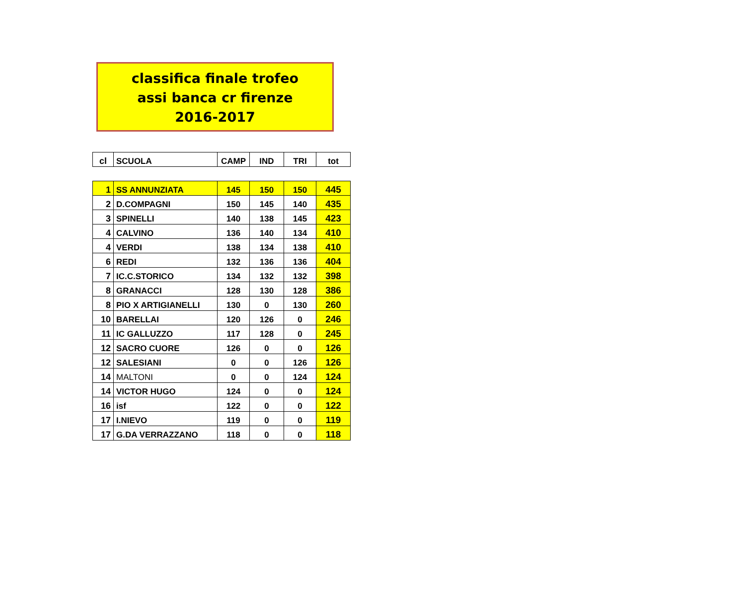classifica finale trofeo
assi banca cr firenze
2016-2017
| cl | SCUOLA | CAMP | IND | TRI | tot |
| --- | --- | --- | --- | --- | --- |
| 1 | SS ANNUNZIATA | 145 | 150 | 150 | 445 |
| 2 | D.COMPAGNI | 150 | 145 | 140 | 435 |
| 3 | SPINELLI | 140 | 138 | 145 | 423 |
| 4 | CALVINO | 136 | 140 | 134 | 410 |
| 4 | VERDI | 138 | 134 | 138 | 410 |
| 6 | REDI | 132 | 136 | 136 | 404 |
| 7 | IC.C.STORICO | 134 | 132 | 132 | 398 |
| 8 | GRANACCI | 128 | 130 | 128 | 386 |
| 8 | PIO X ARTIGIANELLI | 130 | 0 | 130 | 260 |
| 10 | BARELLAI | 120 | 126 | 0 | 246 |
| 11 | IC GALLUZZO | 117 | 128 | 0 | 245 |
| 12 | SACRO CUORE | 126 | 0 | 0 | 126 |
| 12 | SALESIANI | 0 | 0 | 126 | 126 |
| 14 | MALTONI | 0 | 0 | 124 | 124 |
| 14 | VICTOR HUGO | 124 | 0 | 0 | 124 |
| 16 | isf | 122 | 0 | 0 | 122 |
| 17 | I.NIEVO | 119 | 0 | 0 | 119 |
| 17 | G.DA VERRAZZANO | 118 | 0 | 0 | 118 |